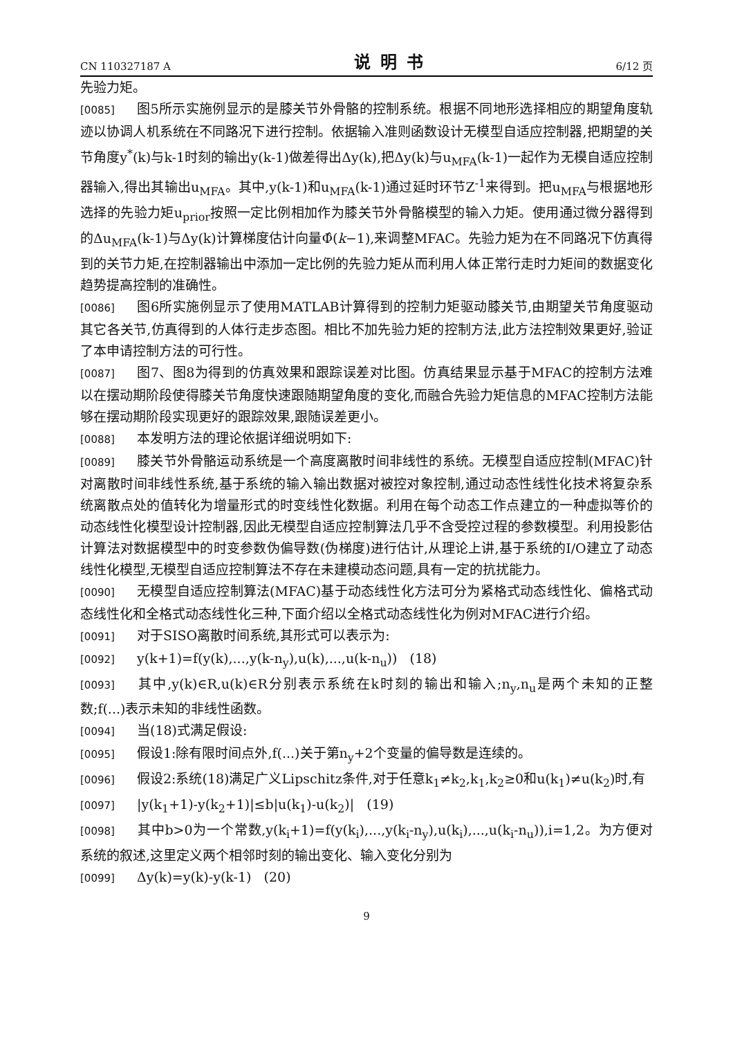CN 110327187 A 说明书 6/12 页
先验力矩。
[0085] 图5所示实施例显示的是膝关节外骨骼的控制系统。根据不同地形选择相应的期望角度轨迹以协调人机系统在不同路况下进行控制。依据输入准则函数设计无模型自适应控制器,把期望的关节角度y<sup>*</sup>(k)与k-1时刻的输出y(k-1)做差得出Δy(k),把Δy(k)与u<sub>MFA</sub>(k-1)一起作为无模自适应控制器输入,得出其输出u<sub>MFA</sub>。其中,y(k-1)和u<sub>MFA</sub>(k-1)通过延时环节Z<sup>-1</sup>来得到。把u<sub>MFA</sub>与根据地形选择的先验力矩u<sub>prior</sub>按照一定比例相加作为膝关节外骨骼模型的输入力矩。使用通过微分器得到的Δu<sub>MFA</sub>(k-1)与Δy(k)计算梯度估计向量Φ̂(k−1),来调整MFAC。先验力矩为在不同路况下仿真得到的关节力矩,在控制器输出中添加一定比例的先验力矩从而利用人体正常行走时力矩间的数据变化趋势提高控制的准确性。
[0086] 图6所实施例显示了使用MATLAB计算得到的控制力矩驱动膝关节,由期望关节角度驱动其它各关节,仿真得到的人体行走步态图。相比不加先验力矩的控制方法,此方法控制效果更好,验证了本申请控制方法的可行性。
[0087] 图7、图8为得到的仿真效果和跟踪误差对比图。仿真结果显示基于MFAC的控制方法难以在摆动期阶段使得膝关节角度快速跟随期望角度的变化,而融合先验力矩信息的MFAC控制方法能够在摆动期阶段实现更好的跟踪效果,跟随误差更小。
[0088] 本发明方法的理论依据详细说明如下:
[0089] 膝关节外骨骼运动系统是一个高度离散时间非线性的系统。无模型自适应控制(MFAC)针对离散时间非线性系统,基于系统的输入输出数据对被控对象控制,通过动态性线性化技术将复杂系统离散点处的值转化为增量形式的时变线性化数据。利用在每个动态工作点建立的一种虚拟等价的动态线性化模型设计控制器,因此无模型自适应控制算法几乎不含受控过程的参数模型。利用投影估计算法对数据模型中的时变参数伪偏导数(伪梯度)进行估计,从理论上讲,基于系统的I/O建立了动态线性化模型,无模型自适应控制算法不存在未建模动态问题,具有一定的抗扰能力。
[0090] 无模型自适应控制算法(MFAC)基于动态线性化方法可分为紧格式动态线性化、偏格式动态线性化和全格式动态线性化三种,下面介绍以全格式动态线性化为例对MFAC进行介绍。
[0091] 对于SISO离散时间系统,其形式可以表示为:
[0092] y(k+1)=f(y(k),...,y(k-n<sub>y</sub>),u(k),...,u(k-n<sub>u</sub>)) (18)
[0093] 其中,y(k)∈R,u(k)∈R分别表示系统在k时刻的输出和输入;n<sub>y</sub>,n<sub>u</sub>是两个未知的正整数;f(...)表示未知的非线性函数。
[0094] 当(18)式满足假设:
[0095] 假设1:除有限时间点外,f(...)关于第n<sub>y</sub>+2个变量的偏导数是连续的。
[0096] 假设2:系统(18)满足广义Lipschitz条件,对于任意k<sub>1</sub>≠k<sub>2</sub>,k<sub>1</sub>,k<sub>2</sub>≥0和u(k<sub>1</sub>)≠u(k<sub>2</sub>)时,有
[0097] |y(k<sub>1</sub>+1)-y(k<sub>2</sub>+1)|≤b|u(k<sub>1</sub>)-u(k<sub>2</sub>)| (19)
[0098] 其中b>0为一个常数,y(k<sub>i</sub>+1)=f(y(k<sub>i</sub>),...,y(k<sub>i</sub>-n<sub>y</sub>),u(k<sub>i</sub>),...,u(k<sub>i</sub>-n<sub>u</sub>)),i=1,2。为方便对系统的叙述,这里定义两个相邻时刻的输出变化、输入变化分别为
[0099] Δy(k)=y(k)-y(k-1) (20)
9